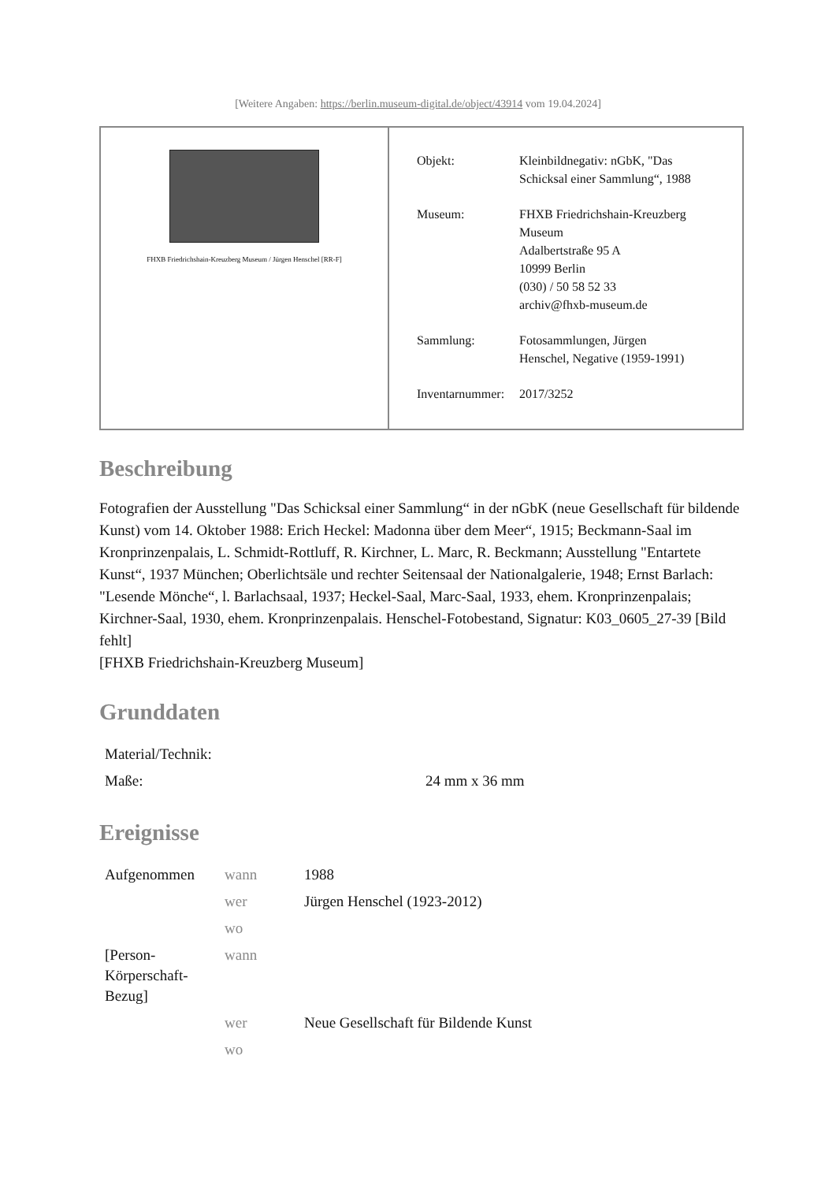[Weitere Angaben: https://berlin.museum-digital.de/object/43914 vom 19.04.2024]
FHXB Friedrichshain-Kreuzberg Museum / Jürgen Henschel [RR-F]
| Objekt: | Kleinbildnegativ: nGbK, "Das Schicksal einer Sammlung“, 1988 |
| Museum: | FHXB Friedrichshain-Kreuzberg Museum Adalbertstraße 95 A 10999 Berlin (030) / 50 58 52 33 archiv@fhxb-museum.de |
| Sammlung: | Fotosammlungen, Jürgen Henschel, Negative (1959-1991) |
| Inventarnummer: | 2017/3252 |
Beschreibung
Fotografien der Ausstellung "Das Schicksal einer Sammlung“ in der nGbK (neue Gesellschaft für bildende Kunst) vom 14. Oktober 1988: Erich Heckel: Madonna über dem Meer“, 1915; Beckmann-Saal im Kronprinzenpalais, L. Schmidt-Rottluff, R. Kirchner, L. Marc, R. Beckmann; Ausstellung "Entartete Kunst“, 1937 München; Oberlichtsäle und rechter Seitensaal der Nationalgalerie, 1948; Ernst Barlach: "Lesende Mönche“, l. Barlachsaal, 1937; Heckel-Saal, Marc-Saal, 1933, ehem. Kronprinzenpalais; Kirchner-Saal, 1930, ehem. Kronprinzenpalais. Henschel-Fotobestand, Signatur: K03_0605_27-39 [Bild fehlt]
[FHXB Friedrichshain-Kreuzberg Museum]
Grunddaten
| Material/Technik: | |
| Maße: | 24 mm x 36 mm |
Ereignisse
| Aufgenommen | wann | 1988 |
| | wer | Jürgen Henschel (1923-2012) |
| | wo | |
| [Person- Körperschaft- Bezug] | wann | |
| | wer | Neue Gesellschaft für Bildende Kunst |
| | wo | |